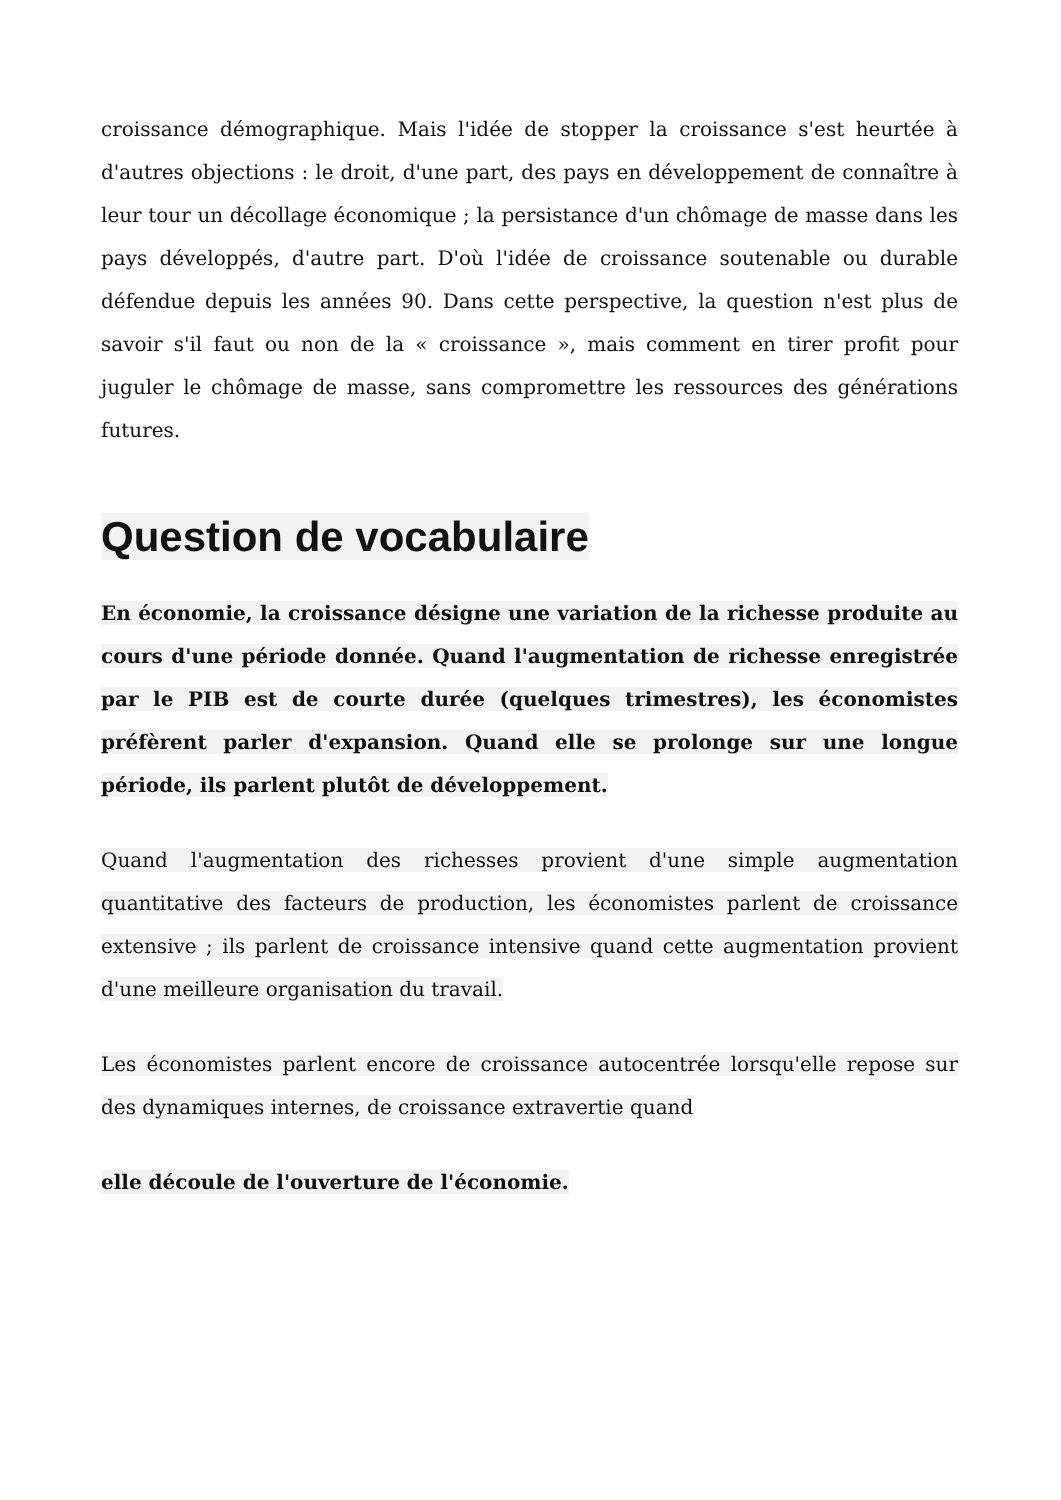croissance démographique. Mais l'idée de stopper la croissance s'est heurtée à d'autres objections : le droit, d'une part, des pays en développement de connaître à leur tour un décollage économique ; la persistance d'un chômage de masse dans les pays développés, d'autre part. D'où l'idée de croissance soutenable ou durable défendue depuis les années 90. Dans cette perspective, la question n'est plus de savoir s'il faut ou non de la « croissance », mais comment en tirer profit pour juguler le chômage de masse, sans compromettre les ressources des générations futures.
Question de vocabulaire
En économie, la croissance désigne une variation de la richesse produite au cours d'une période donnée. Quand l'augmentation de richesse enregistrée par le PIB est de courte durée (quelques trimestres), les économistes préfèrent parler d'expansion. Quand elle se prolonge sur une longue période, ils parlent plutôt de développement.
Quand l'augmentation des richesses provient d'une simple augmentation quantitative des facteurs de production, les économistes parlent de croissance extensive ; ils parlent de croissance intensive quand cette augmentation provient d'une meilleure organisation du travail.
Les économistes parlent encore de croissance autocentrée lorsqu'elle repose sur des dynamiques internes, de croissance extravertie quand
elle découle de l'ouverture de l'économie.